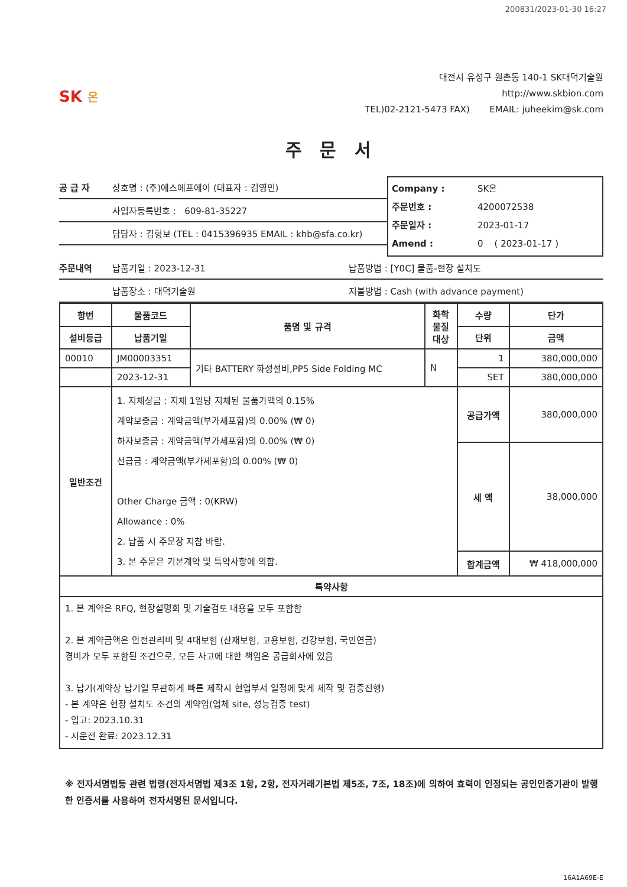200831/2023-01-30 16:27
SK 온
대전시 유성구 원촌동 140-1 SK대덕기술원
http://www.skbion.com
TEL)02-2121-5473 FAX) EMAIL: juheekim@sk.com
주 문 서
공 급 자 상호명 : (주)에스에프에이 (대표자 : 김영민)
사업자등록번호 : 609-81-35227
담당자 : 김형보 (TEL : 0415396935 EMAIL : khb@sfa.co.kr)
Company : SK온
주문번호 : 4200072538
주문일자 : 2023-01-17
Amend : 0 ( 2023-01-17 )
주문내역 납품기일 : 2023-12-31 납품방법 : [Y0C] 물품-현장 설치도
납품장소 : 대덕기술원 지불방법 : Cash (with advance payment)
| 항번 | 물품코드 | 품명 및 규격 | 화학 물질 대상 | 수량 | 단가 |
| --- | --- | --- | --- | --- | --- |
| 설비등급 | 납품기일 | | | 단위 | 금액 |
| 00010 | JM00003351 | 기타 BATTERY 화성설비,PP5 Side Folding MC | N | 1 | 380,000,000 |
| | 2023-12-31 | | | SET | 380,000,000 |
| 일반조건 | 1. 지체상금 : 지체 1일당 지체된 물품가액의 0.15% 계약보증금 : 계약금액(부가세포함)의 0.00% (₩ 0) 하자보증금 : 계약금액(부가세포함)의 0.00% (₩ 0) 선급금 : 계약금액(부가세포함)의 0.00% (₩ 0) Other Charge 금액 : 0(KRW) Allowance : 0% 2. 납품 시 주문장 지참 바람. 3. 본 주문은 기본계약 및 특약사항에 의함. | | | 공급가액 | 380,000,000 |
| | | | | 세 액 | 38,000,000 |
| | | | | 합계금액 | ₩ 418,000,000 |
| 특약사항 | | | | | |
| 1. 본 계약은 RFQ, 현장설명회 및 기술검토 내용을 모두 포함함 2. 본 계약금액은 안전관리비 및 4대보험 (산재보험, 고용보험, 건강보험, 국민연금) 경비가 모두 포함된 조건으로, 모든 사고에 대한 책임은 공급회사에 있음 3. 납기(계약상 납기일 무관하게 빠른 제작시 현업부서 일정에 맞게 제작 및 검증진행) - 본 계약은 현장 설치도 조건의 계약임(업체 site, 성능검증 test) - 입고: 2023.10.31 - 시운전 완료: 2023.12.31 | | | | | |
※ 전자서명법등 관련 법령(전자서명법 제3조 1항, 2항, 전자거래기본법 제5조, 7조, 18조)에 의하여 효력이 인정되는 공인인증기관이 발행한 인증서를 사용하여 전자서명된 문서입니다.
16A1A69E-E